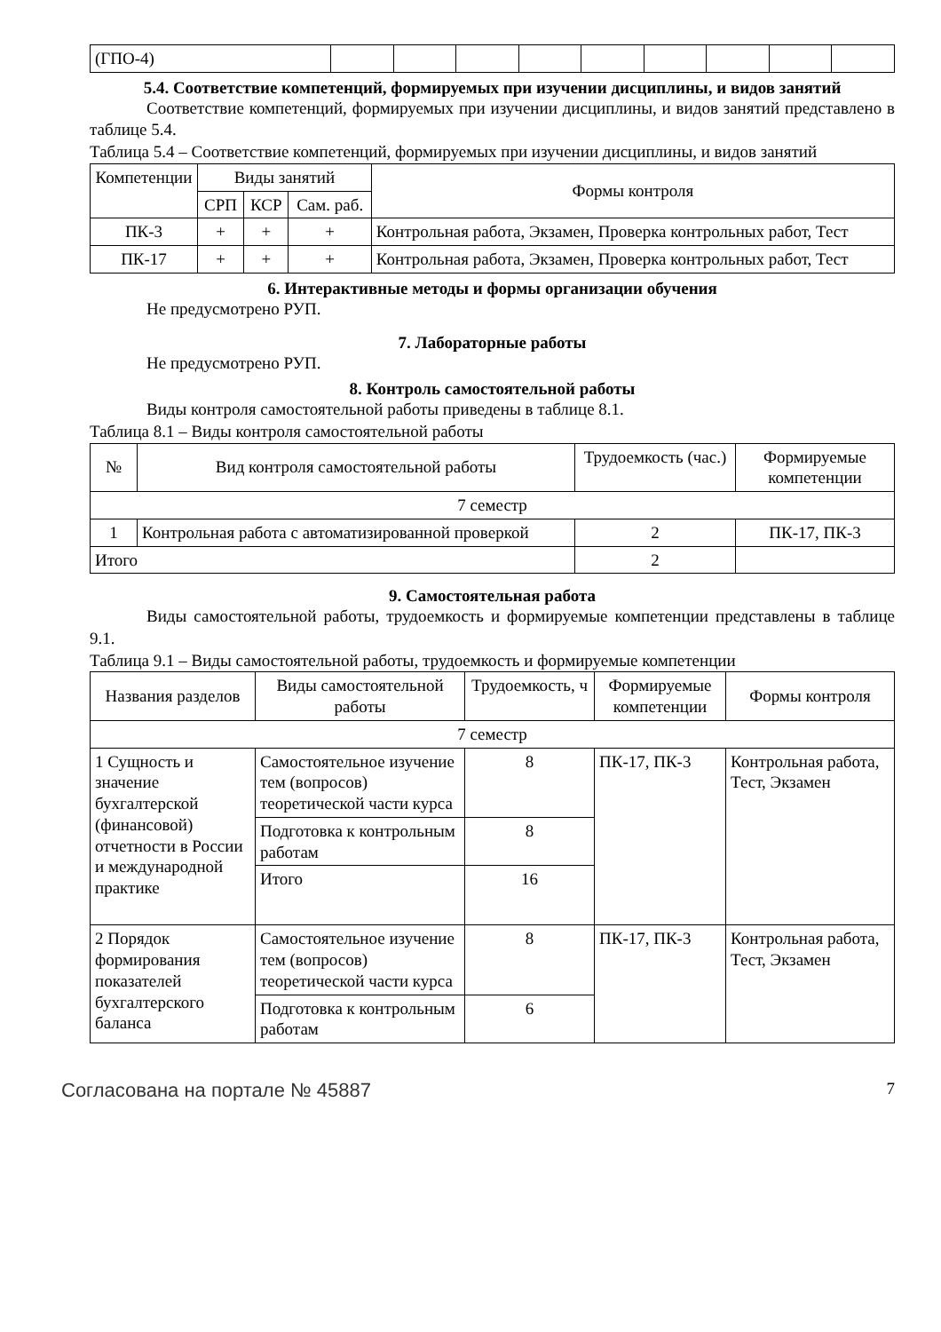| (ГПО-4) | | | | | | | | | |
5.4. Соответствие компетенций, формируемых при изучении дисциплины, и видов занятий
Соответствие компетенций, формируемых при изучении дисциплины, и видов занятий представлено в таблице 5.4.
Таблица 5.4 – Соответствие компетенций, формируемых при изучении дисциплины, и видов занятий
| Компетенции | Виды занятий | | | Формы контроля |
| --- | --- | --- | --- | --- |
| | СРП | КСР | Сам. раб. | |
| ПК-3 | + | + | + | Контрольная работа, Экзамен, Проверка контрольных работ, Тест |
| ПК-17 | + | + | + | Контрольная работа, Экзамен, Проверка контрольных работ, Тест |
6. Интерактивные методы и формы организации обучения
Не предусмотрено РУП.
7. Лабораторные работы
Не предусмотрено РУП.
8. Контроль самостоятельной работы
Виды контроля самостоятельной работы приведены в таблице 8.1.
Таблица 8.1 – Виды контроля самостоятельной работы
| № | Вид контроля самостоятельной работы | Трудоемкость (час.) | Формируемые компетенции |
| --- | --- | --- | --- |
| 7 семестр | | | |
| 1 | Контрольная работа с автоматизированной проверкой | 2 | ПК-17, ПК-3 |
| Итого | | 2 | |
9. Самостоятельная работа
Виды самостоятельной работы, трудоемкость и формируемые компетенции представлены в таблице 9.1.
Таблица 9.1 – Виды самостоятельной работы, трудоемкость и формируемые компетенции
| Названия разделов | Виды самостоятельной работы | Трудоемкость, ч | Формируемые компетенции | Формы контроля |
| --- | --- | --- | --- | --- |
| 7 семестр | | | | |
| 1 Сущность и значение бухгалтерской (финансовой) отчетности в России и международной практике | Самостоятельное изучение тем (вопросов) теоретической части курса | 8 | ПК-17, ПК-3 | Контрольная работа, Тест, Экзамен |
| | Подготовка к контрольным работам | 8 | | |
| | Итого | 16 | | |
| 2 Порядок формирования показателей бухгалтерского баланса | Самостоятельное изучение тем (вопросов) теоретической части курса | 8 | ПК-17, ПК-3 | Контрольная работа, Тест, Экзамен |
| | Подготовка к контрольным работам | 6 | | |
Согласована на портале № 45887 7